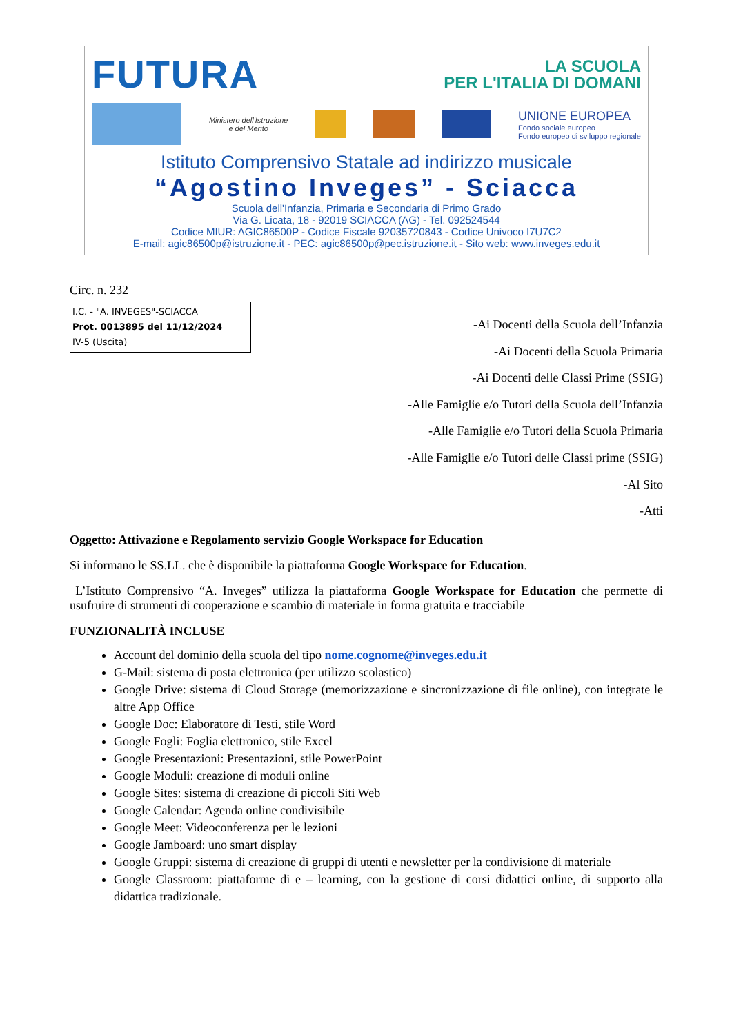FUTURA
LA SCUOLA
PER L'ITALIA DI DOMANI
Ministero dell'Istruzione
e del Merito
UNIONE EUROPEA
Fondo sociale europeo
Fondo europeo di sviluppo regionale
Istituto Comprensivo Statale ad indirizzo musicale
“Agostino Inveges” - Sciacca
Scuola dell'Infanzia, Primaria e Secondaria di Primo Grado
Via G. Licata, 18 - 92019 SCIACCA (AG) - Tel. 092524544
Codice MIUR: AGIC86500P - Codice Fiscale 92035720843 - Codice Univoco I7U7C2
E-mail: agic86500p@istruzione.it - PEC: agic86500p@pec.istruzione.it - Sito web: www.inveges.edu.it
Circ. n. 232
I.C. - "A. INVEGES"-SCIACCA
Prot. 0013895 del 11/12/2024
IV-5 (Uscita)
-Ai Docenti della Scuola dell’Infanzia
-Ai Docenti della Scuola Primaria
-Ai Docenti delle Classi Prime (SSIG)
-Alle Famiglie e/o Tutori della Scuola dell’Infanzia
-Alle Famiglie e/o Tutori della Scuola Primaria
-Alle Famiglie e/o Tutori delle Classi prime (SSIG)
-Al Sito
-Atti
Oggetto: Attivazione e Regolamento servizio Google Workspace for Education
Si informano le SS.LL. che è disponibile la piattaforma Google Workspace for Education.
L’Istituto Comprensivo “A. Inveges” utilizza la piattaforma Google Workspace for Education che permette di usufruire di strumenti di cooperazione e scambio di materiale in forma gratuita e tracciabile
FUNZIONALITÀ INCLUSE
Account del dominio della scuola del tipo nome.cognome@inveges.edu.it
G-Mail: sistema di posta elettronica (per utilizzo scolastico)
Google Drive: sistema di Cloud Storage (memorizzazione e sincronizzazione di file online), con integrate le altre App Office
Google Doc: Elaboratore di Testi, stile Word
Google Fogli: Foglia elettronico, stile Excel
Google Presentazioni: Presentazioni, stile PowerPoint
Google Moduli: creazione di moduli online
Google Sites: sistema di creazione di piccoli Siti Web
Google Calendar: Agenda online condivisibile
Google Meet: Videoconferenza per le lezioni
Google Jamboard: uno smart display
Google Gruppi: sistema di creazione di gruppi di utenti e newsletter per la condivisione di materiale
Google Classroom: piattaforme di e – learning, con la gestione di corsi didattici online, di supporto alla didattica tradizionale.